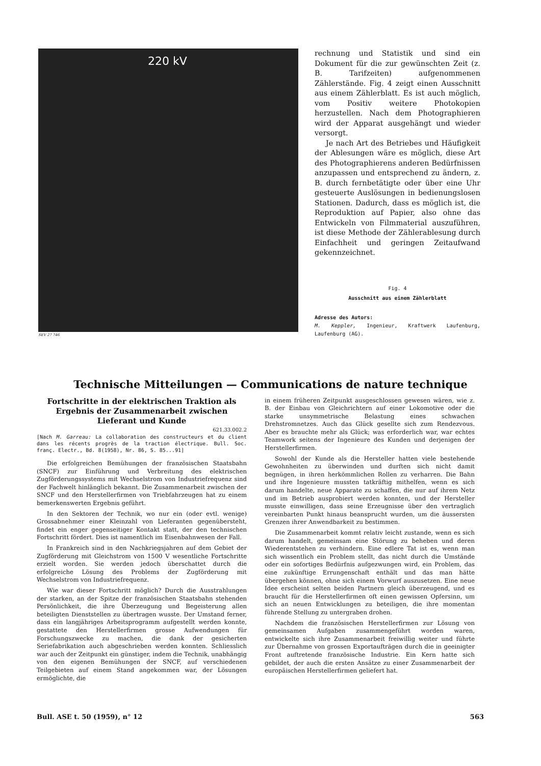220 kV
SEV 27 746
rechnung und Statistik und sind ein Dokument für die zur gewünschten Zeit (z. B. Tarifzeiten) aufgenommenen Zählerstände. Fig. 4 zeigt einen Ausschnitt aus einem Zählerblatt. Es ist auch möglich, vom Positiv weitere Photokopien herzustellen. Nach dem Photographieren wird der Apparat ausgehängt und wieder versorgt.
Je nach Art des Betriebes und Häufigkeit der Ablesungen wäre es möglich, diese Art des Photographierens anderen Bedürfnissen anzupassen und entsprechend zu ändern, z. B. durch fernbetätigte oder über eine Uhr gesteuerte Auslösungen in bedienungslosen Stationen. Dadurch, dass es möglich ist, die Reproduktion auf Papier, also ohne das Entwickeln von Filmmaterial auszuführen, ist diese Methode der Zählerablesung durch Einfachheit und geringen Zeitaufwand gekennzeichnet.
Fig. 4
Ausschnitt aus einem Zählerblatt
Adresse des Autors:
M. Keppler, Ingenieur, Kraftwerk Laufenburg, Laufenburg (AG).
Technische Mitteilungen — Communications de nature technique
Fortschritte in der elektrischen Traktion als Ergebnis der Zusammenarbeit zwischen Lieferant und Kunde
621.33.002.2
[Nach M. Garreau: La collaboration des constructeurs et du client dans les récents progrès de la traction électrique. Bull. Soc. franç. Electr., Bd. 8(1958), Nr. 86, S. 85...91]
Die erfolgreichen Bemühungen der französischen Staatsbahn (SNCF) zur Einführung und Verbreitung des elektrischen Zugförderungssystems mit Wechselstrom von Industriefrequenz sind der Fachwelt hinlänglich bekannt. Die Zusammenarbeit zwischen der SNCF und den Herstellerfirmen von Triebfahrzeugen hat zu einem bemerkenswerten Ergebnis geführt.
In den Sektoren der Technik, wo nur ein (oder evtl. wenige) Grossabnehmer einer Kleinzahl von Lieferanten gegenübersteht, findet ein enger gegenseitiger Kontakt statt, der den technischen Fortschritt fördert. Dies ist namentlich im Eisenbahnwesen der Fall.
In Frankreich sind in den Nachkriegsjahren auf dem Gebiet der Zugförderung mit Gleichstrom von 1500 V wesentliche Fortschritte erzielt worden. Sie werden jedoch überschattet durch die erfolgreiche Lösung des Problems der Zugförderung mit Wechselstrom von Industriefrequenz.
Wie war dieser Fortschritt möglich? Durch die Ausstrahlungen der starken, an der Spitze der französischen Staatsbahn stehenden Persönlichkeit, die ihre Überzeugung und Begeisterung allen beteiligten Dienststellen zu übertragen wusste. Der Umstand ferner, dass ein langjähriges Arbeitsprogramm aufgestellt werden konnte, gestattete den Herstellerfirmen grosse Aufwendungen für Forschungszwecke zu machen, die dank der gesicherten Seriefabrikation auch abgeschrieben werden konnten. Schliesslich war auch der Zeitpunkt ein günstiger, indem die Technik, unabhängig von den eigenen Bemühungen der SNCF, auf verschiedenen Teilgebieten auf einem Stand angekommen war, der Lösungen ermöglichte, die
in einem früheren Zeitpunkt ausgeschlossen gewesen wären, wie z. B. der Einbau von Gleichrichtern auf einer Lokomotive oder die starke unsymmetrische Belastung eines schwachen Drehstromnetzes. Auch das Glück gesellte sich zum Rendezvous. Aber es brauchte mehr als Glück; was erforderlich war, war echtes Teamwork seitens der Ingenieure des Kunden und derjenigen der Herstellerfirmen.
Sowohl der Kunde als die Hersteller hatten viele bestehende Gewohnheiten zu überwinden und durften sich nicht damit begnügen, in ihren herkömmlichen Rollen zu verharren. Die Bahn und ihre Ingenieure mussten tatkräftig mithelfen, wenn es sich darum handelte, neue Apparate zu schaffen, die nur auf ihrem Netz und im Betrieb ausprobiert werden konnten, und der Hersteller musste einwilligen, dass seine Erzeugnisse über den vertraglich vereinbarten Punkt hinaus beansprucht wurden, um die äussersten Grenzen ihrer Anwendbarkeit zu bestimmen.
Die Zusammenarbeit kommt relativ leicht zustande, wenn es sich darum handelt, gemeinsam eine Störung zu beheben und deren Wiederentstehen zu verhindern. Eine edlere Tat ist es, wenn man sich wissentlich ein Problem stellt, das nicht durch die Umstände oder ein sofortiges Bedürfnis aufgezwungen wird, ein Problem, das eine zukünftige Errungenschaft enthält und das man hätte übergehen können, ohne sich einem Vorwurf auszusetzen. Eine neue Idee erscheint selten beiden Partnern gleich überzeugend, und es braucht für die Herstellerfirmen oft einen gewissen Opfersinn, um sich an neuen Entwicklungen zu beteiligen, die ihre momentan führende Stellung zu untergraben drohen.
Nachdem die französischen Herstellerfirmen zur Lösung von gemeinsamen Aufgaben zusammengeführt worden waren, entwickelte sich ihre Zusammenarbeit freiwillig weiter und führte zur Übernahme von grossen Exportaufträgen durch die in geeinigter Front auftretende französische Industrie. Ein Kern hatte sich gebildet, der auch die ersten Ansätze zu einer Zusammenarbeit der europäischen Herstellerfirmen geliefert hat.
Bull. ASE t. 50 (1959), n° 12 563